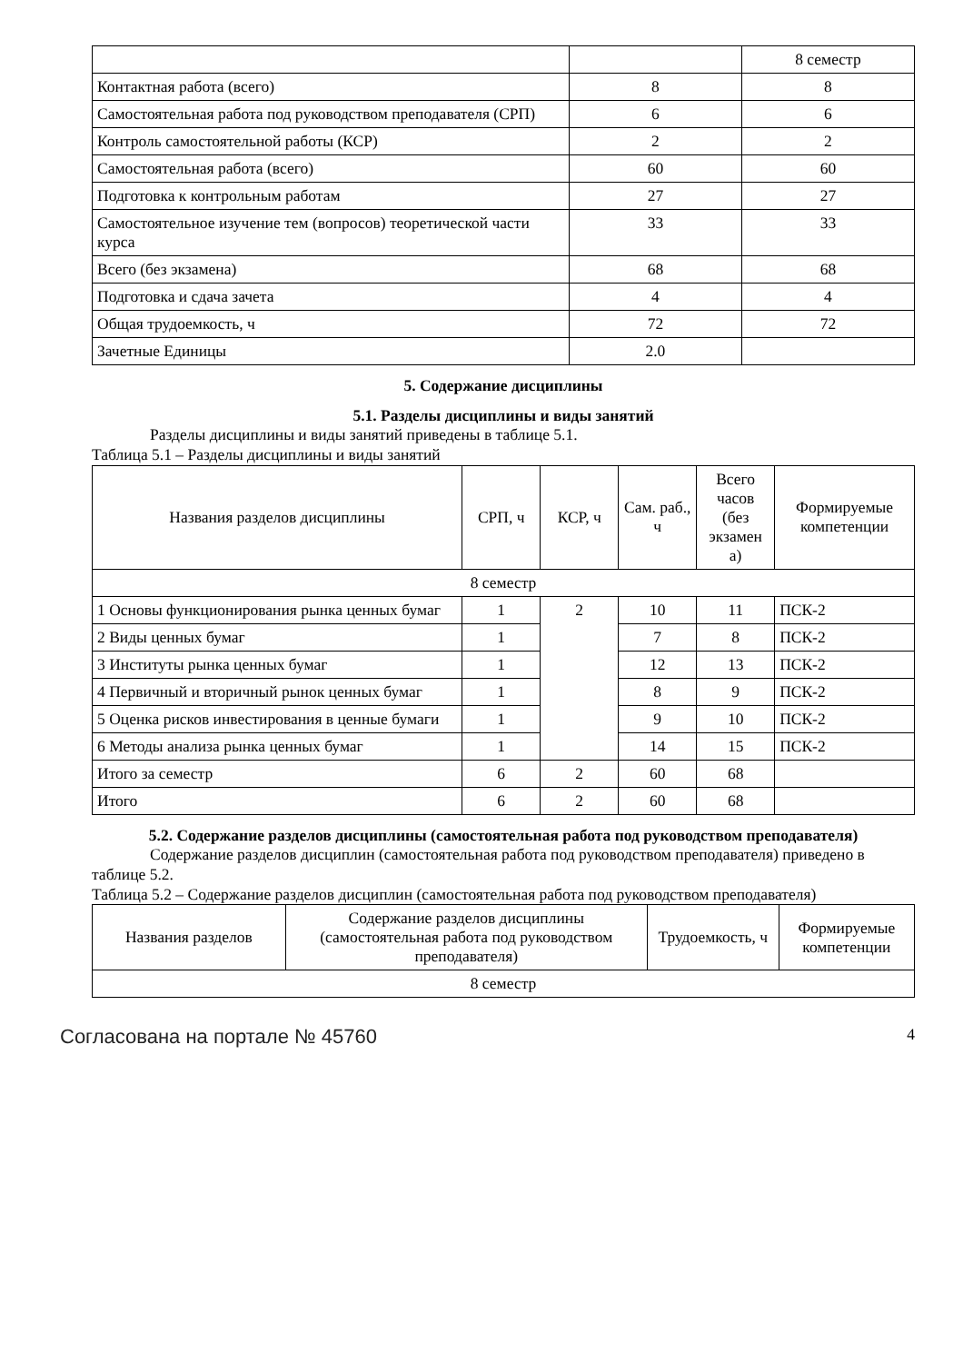| | | 8 семестр |
| Контактная работа (всего) | 8 | 8 |
| Самостоятельная работа под руководством преподавателя (СРП) | 6 | 6 |
| Контроль самостоятельной работы (КСР) | 2 | 2 |
| Самостоятельная работа (всего) | 60 | 60 |
| Подготовка к контрольным работам | 27 | 27 |
| Самостоятельное изучение тем (вопросов) теоретической части курса | 33 | 33 |
| Всего (без экзамена) | 68 | 68 |
| Подготовка и сдача зачета | 4 | 4 |
| Общая трудоемкость, ч | 72 | 72 |
| Зачетные Единицы | 2.0 | |
5. Содержание дисциплины
5.1. Разделы дисциплины и виды занятий
Разделы дисциплины и виды занятий приведены в таблице 5.1.
Таблица 5.1 – Разделы дисциплины и виды занятий
| Названия разделов дисциплины | СРП, ч | КСР, ч | Сам. раб., ч | Всего часов (без экзамен а) | Формируемые компетенции |
| --- | --- | --- | --- | --- | --- |
| 8 семестр | | | | | |
| 1 Основы функционирования рынка ценных бумаг | 1 | 2 | 10 | 11 | ПСК-2 |
| 2 Виды ценных бумаг | 1 | | 7 | 8 | ПСК-2 |
| 3 Институты рынка ценных бумаг | 1 | | 12 | 13 | ПСК-2 |
| 4 Первичный и вторичный рынок ценных бумаг | 1 | | 8 | 9 | ПСК-2 |
| 5 Оценка рисков инвестирования в ценные бумаги | 1 | | 9 | 10 | ПСК-2 |
| 6 Методы анализа рынка ценных бумаг | 1 | | 14 | 15 | ПСК-2 |
| Итого за семестр | 6 | 2 | 60 | 68 | |
| Итого | 6 | 2 | 60 | 68 | |
5.2. Содержание разделов дисциплины (самостоятельная работа под руководством преподавателя)
Содержание разделов дисциплин (самостоятельная работа под руководством преподавателя) приведено в таблице 5.2.
Таблица 5.2 – Содержание разделов дисциплин (самостоятельная работа под руководством преподавателя)
| Названия разделов | Содержание разделов дисциплины (самостоятельная работа под руководством преподавателя) | Трудоемкость, ч | Формируемые компетенции |
| --- | --- | --- | --- |
| 8 семестр | | | |
Согласована на портале № 45760 4